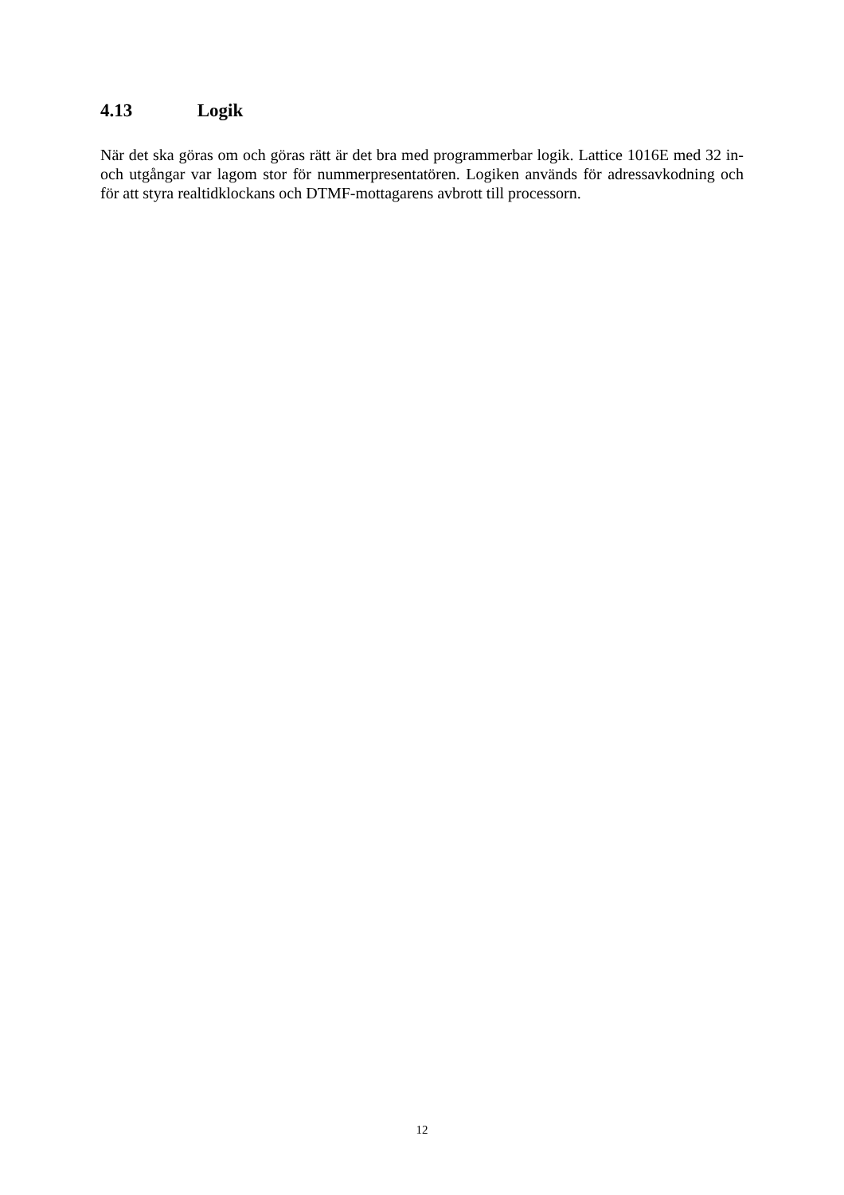4.13 Logik
När det ska göras om och göras rätt är det bra med programmerbar logik. Lattice 1016E med 32 in- och utgångar var lagom stor för nummerpresentatören. Logiken används för adressavkodning och för att styra realtidklockans och DTMF-mottagarens avbrott till processorn.
12